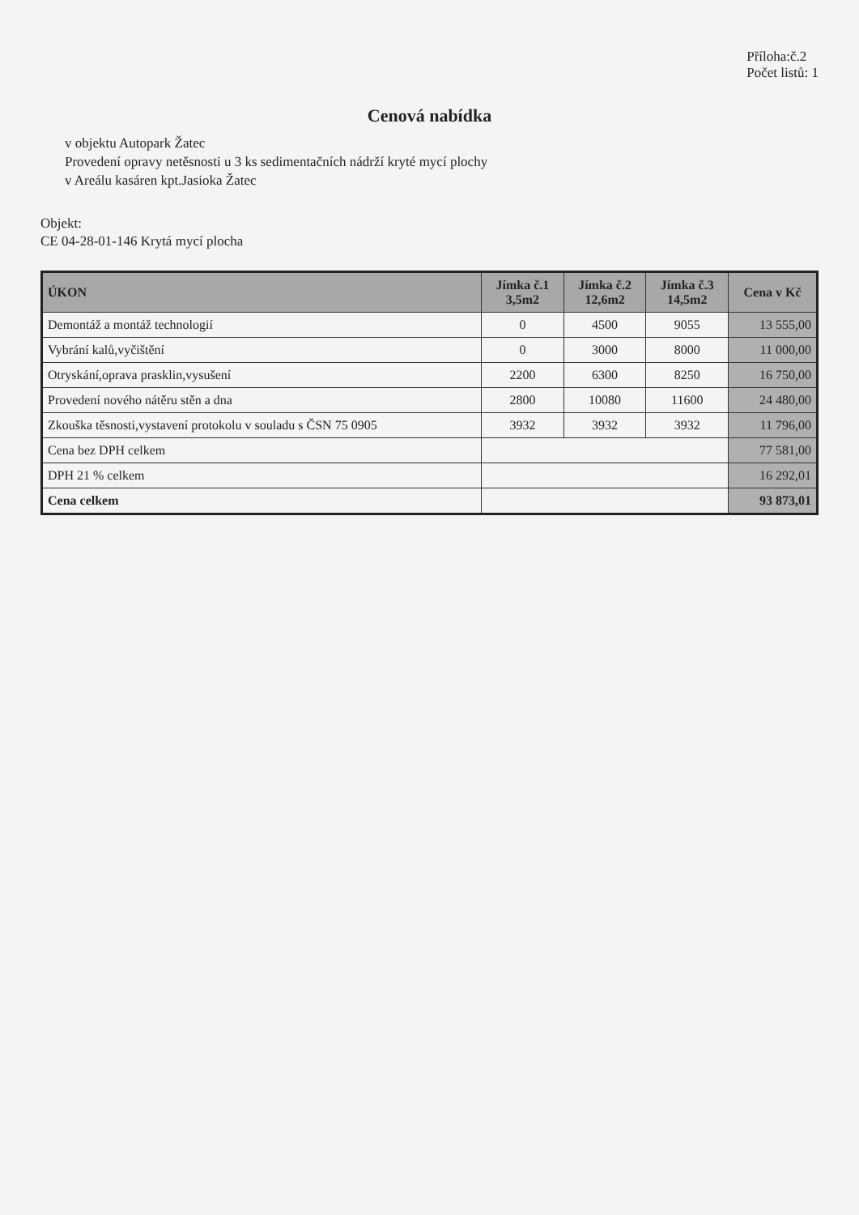Příloha:č.2
Počet listů: 1
Cenová nabídka
v objektu Autopark Žatec
Provedení opravy netěsnosti u 3 ks sedimentačních nádrží kryté mycí plochy
v Areálu kasáren kpt.Jasioka Žatec
Objekt:
CE 04-28-01-146 Krytá mycí plocha
| ÚKON | Jímka č.1 3,5m2 | Jímka č.2 12,6m2 | Jímka č.3 14,5m2 | Cena v Kč |
| --- | --- | --- | --- | --- |
| Demontáž a montáž technologií | 0 | 4500 | 9055 | 13 555,00 |
| Vybrání kalů,vyčištění | 0 | 3000 | 8000 | 11 000,00 |
| Otryskání,oprava prasklin,vysušení | 2200 | 6300 | 8250 | 16 750,00 |
| Provedení nového nátěru stěn a dna | 2800 | 10080 | 11600 | 24 480,00 |
| Zkouška těsnosti,vystavení protokolu v souladu s ČSN 75 0905 | 3932 | 3932 | 3932 | 11 796,00 |
| Cena bez DPH celkem | | | | 77 581,00 |
| DPH 21 % celkem | | | | 16 292,01 |
| Cena celkem | | | | 93 873,01 |